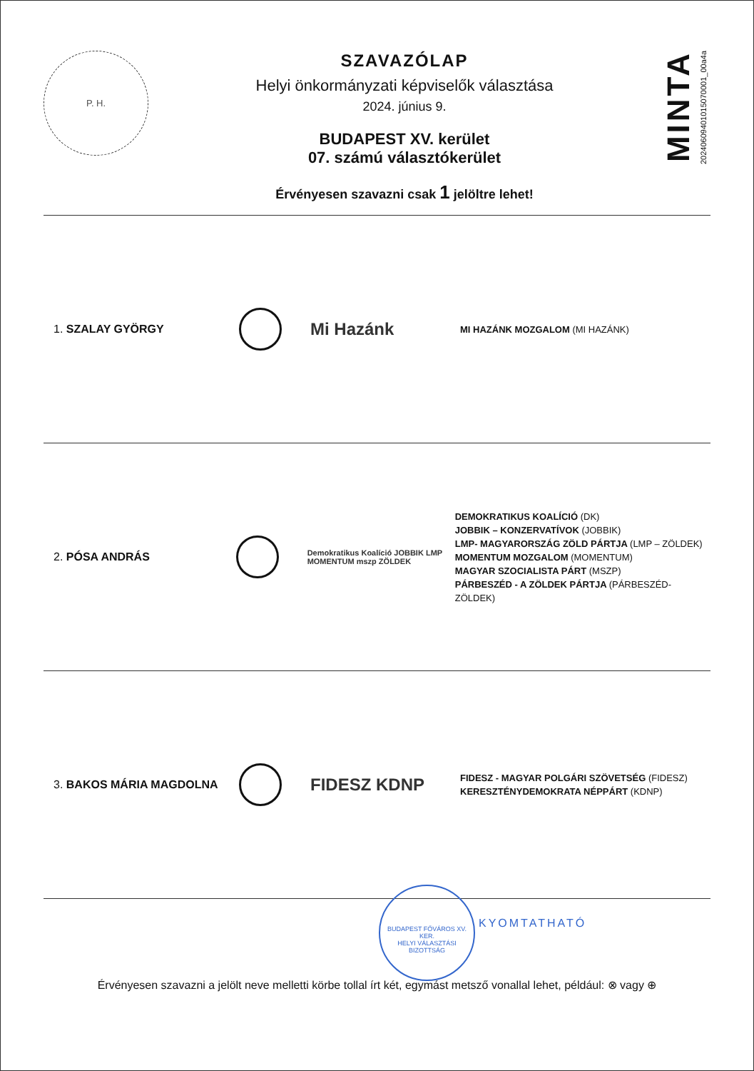P. H.
SZAVAZÓLAP
Helyi önkormányzati képviselők választása
2024. június 9.
BUDAPEST XV. kerület
07. számú választókerület
Érvényesen szavazni csak 1 jelöltre lehet!
MINTA
20240609401015070001_00a4a
1. SZALAY GYÖRGY
Mi Hazánk
MI HAZÁNK MOZGALOM (MI HAZÁNK)
2. PÓSA ANDRÁS
Demokratikus Koalíció JOBBIK LMP MOMENTUM mszp ZÖLDEK
DEMOKRATIKUS KOALÍCIÓ (DK)
JOBBIK – KONZERVATÍVOK (JOBBIK)
LMP- MAGYARORSZÁG ZÖLD PÁRTJA (LMP – ZÖLDEK)
MOMENTUM MOZGALOM (MOMENTUM)
MAGYAR SZOCIALISTA PÁRT (MSZP)
PÁRBESZÉD - A ZÖLDEK PÁRTJA (PÁRBESZÉD- ZÖLDEK)
3. BAKOS MÁRIA MAGDOLNA
FIDESZ KDNP
FIDESZ - MAGYAR POLGÁRI SZÖVETSÉG (FIDESZ)
KERESZTÉNYDEMOKRATA NÉPPÁRT (KDNP)
BUDAPEST FŐVÁROS XV. KER.
HELYI VÁLASZTÁSI BIZOTTSÁG
KYOMTATHATÓ
Érvényesen szavazni a jelölt neve melletti körbe tollal írt két, egymást metsző vonallal lehet, például: ⊗ vagy ⊕